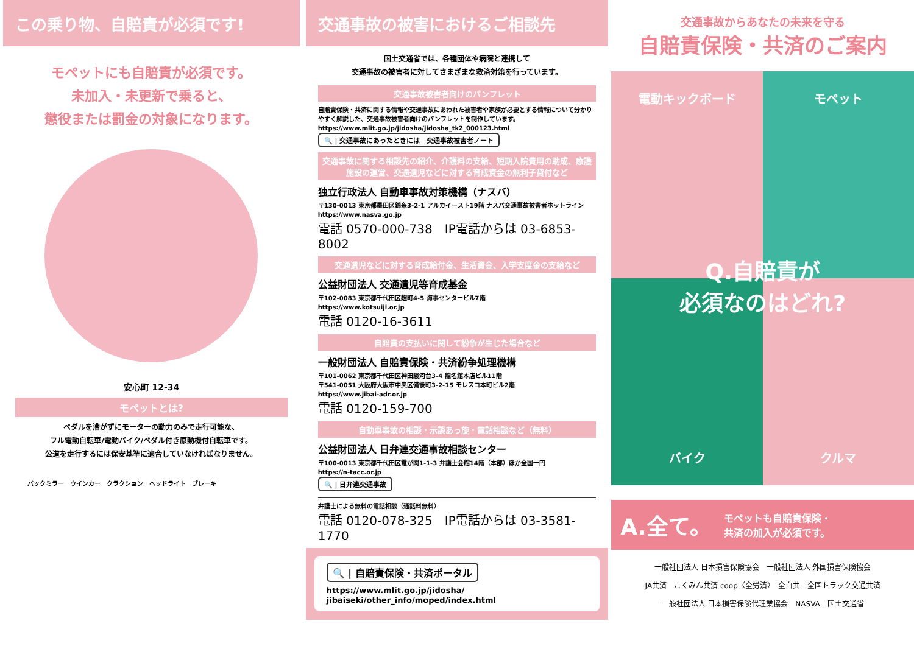この乗り物、自賠責が必須です!
モペットにも自賠責が必須です。
未加入・未更新で乗ると、
懲役または罰金の対象になります。
安心町 12-34
モペットとは?
ペダルを漕がずにモーターの動力のみで走行可能な、
フル電動自転車/電動バイク/ペダル付き原動機付自転車です。
公道を走行するには保安基準に適合していなければなりません。
バックミラー　ウインカー　クラクション　ヘッドライト　ブレーキ
交通事故の被害におけるご相談先
国土交通省では、各種団体や病院と連携して
交通事故の被害者に対してさまざまな救済対策を行っています。
交通事故被害者向けのパンフレット
自賠責保険・共済に関する情報や交通事故にあわれた被害者や家族が必要とする情報について分かりやすく解説した、交通事故被害者向けのパンフレットを制作しています。
https://www.mlit.go.jp/jidosha/jidosha_tk2_000123.html
🔍 | 交通事故にあったときには　交通事故被害者ノート
交通事故に関する相談先の紹介、介護料の支給、短期入院費用の助成、療護施設の運営、交通遺児などに対する育成資金の無利子貸付など
独立行政法人 自動車事故対策機構（ナスバ）
〒130-0013 東京都墨田区錦糸3-2-1 アルカイースト19階 ナスバ交通事故被害者ホットライン
https://www.nasva.go.jp
電話 0570-000-738　IP電話からは 03-6853-8002
交通遺児などに対する育成給付金、生活資金、入学支度金の支給など
公益財団法人 交通遺児等育成基金
〒102-0083 東京都千代田区麹町4-5 海事センタービル7階
https://www.kotsuiji.or.jp
電話 0120-16-3611
自賠責の支払いに関して紛争が生じた場合など
一般財団法人 自賠責保険・共済紛争処理機構
〒101-0062 東京都千代田区神田駿河台3-4 龍名館本店ビル11階
〒541-0051 大阪府大阪市中央区備後町3-2-15 モレスコ本町ビル2階
https://www.jibai-adr.or.jp
電話 0120-159-700
自動車事故の相談・示談あっ旋・電話相談など（無料）
公益財団法人 日弁連交通事故相談センター
〒100-0013 東京都千代田区霞が関1-1-3 弁護士会館14階（本部）ほか全国一円
https://n-tacc.or.jp
🔍 | 日弁連交通事故
弁護士による無料の電話相談（通話料無料）
電話 0120-078-325　IP電話からは 03-3581-1770
🔍 | 自賠責保険・共済ポータル
https://www.mlit.go.jp/jidosha/
jibaiseki/other_info/moped/index.html
交通事故からあなたの未来を守る
自賠責保険・共済のご案内
電動キックボード
モペット
バイク
クルマ
Q.自賠責が
必須なのはどれ?
A.全て。 モペットも自賠責保険・
共済の加入が必須です。
一般社団法人 日本損害保険協会　一般社団法人 外国損害保険協会
JA共済　こくみん共済 coop〈全労済〉　全自共　全国トラック交通共済
一般社団法人 日本損害保険代理業協会　NASVA　国土交通省